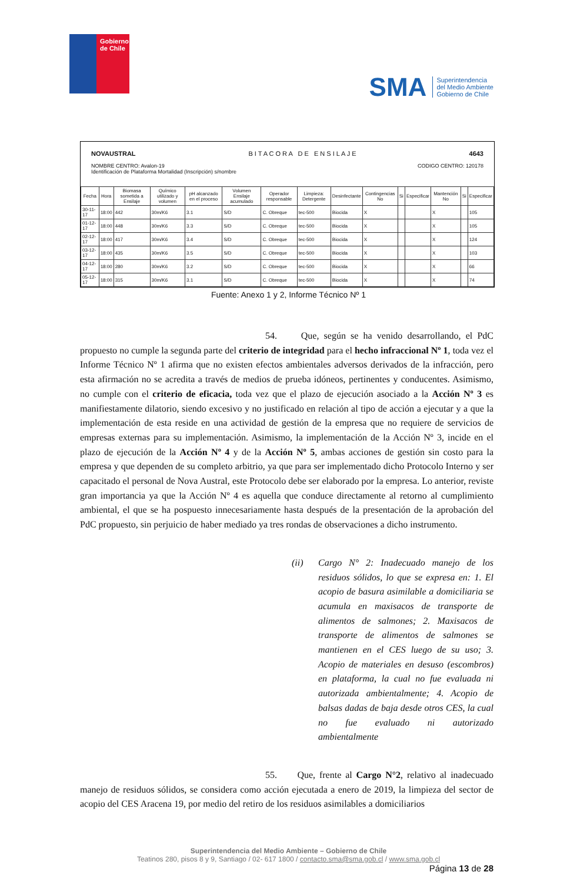Gobierno de Chile
SMA Superintendencia
del Medio Ambiente
Gobierno de Chile
NOVAUSTRAL B I T A C O R A D E E N S I L A J E 4643
NOMBRE CENTRO: Avalon-19
Identificación de Plataforma Mortalidad (Inscripción) s/nombre CODIGO CENTRO: 120178
| Fecha | Hora | Biomasa sometida a Ensilaje | Químico utilizado y volumen | pH alcanzado en el proceso | Volumen Ensilaje acumulado | Operador responsable | Limpieza: Detergente | Desinfectante | Contingencias No | Si | Especificar | Mantención No | Si | Especificar |
| --- | --- | --- | --- | --- | --- | --- | --- | --- | --- | --- | --- | --- | --- | --- |
| 30-11-17 | 18:00 | 442 | 30m/K6 | 3.1 | S/D | C. Obreque | tec-500 | Biocida | X | | | X | | 105 |
| 01-12-17 | 18:00 | 448 | 30m/K6 | 3.3 | S/D | C. Obreque | tec-500 | Biocida | X | | | X | | 105 |
| 02-12-17 | 18:00 | 417 | 30m/K6 | 3.4 | S/D | C. Obreque | tec-500 | Biocida | X | | | X | | 124 |
| 03-12-17 | 18:00 | 435 | 30m/K6 | 3.5 | S/D | C. Obreque | tec-500 | Biocida | X | | | X | | 103 |
| 04-12-17 | 18:00 | 280 | 30m/K6 | 3.2 | S/D | C. Obreque | tec-500 | Biocida | X | | | X | | 66 |
| 05-12-17 | 18:00 | 315 | 30m/K6 | 3.1 | S/D | C. Obreque | tec-500 | Biocida | X | | | X | | 74 |
Fuente: Anexo 1 y 2, Informe Técnico Nº 1
54. Que, según se ha venido desarrollando, el PdC propuesto no cumple la segunda parte del criterio de integridad para el hecho infraccional Nº 1, toda vez el Informe Técnico Nº 1 afirma que no existen efectos ambientales adversos derivados de la infracción, pero esta afirmación no se acredita a través de medios de prueba idóneos, pertinentes y conducentes. Asimismo, no cumple con el criterio de eficacia, toda vez que el plazo de ejecución asociado a la Acción Nº 3 es manifiestamente dilatorio, siendo excesivo y no justificado en relación al tipo de acción a ejecutar y a que la implementación de esta reside en una actividad de gestión de la empresa que no requiere de servicios de empresas externas para su implementación. Asimismo, la implementación de la Acción Nº 3, incide en el plazo de ejecución de la Acción Nº 4 y de la Acción Nº 5, ambas acciones de gestión sin costo para la empresa y que dependen de su completo arbitrio, ya que para ser implementado dicho Protocolo Interno y ser capacitado el personal de Nova Austral, este Protocolo debe ser elaborado por la empresa. Lo anterior, reviste gran importancia ya que la Acción Nº 4 es aquella que conduce directamente al retorno al cumplimiento ambiental, el que se ha pospuesto innecesariamente hasta después de la presentación de la aprobación del PdC propuesto, sin perjuicio de haber mediado ya tres rondas de observaciones a dicho instrumento.
(ii) Cargo N° 2: Inadecuado manejo de los residuos sólidos, lo que se expresa en: 1. El acopio de basura asimilable a domiciliaria se acumula en maxisacos de transporte de alimentos de salmones; 2. Maxisacos de transporte de alimentos de salmones se mantienen en el CES luego de su uso; 3. Acopio de materiales en desuso (escombros) en plataforma, la cual no fue evaluada ni autorizada ambientalmente; 4. Acopio de balsas dadas de baja desde otros CES, la cual no fue evaluado ni autorizado ambientalmente
55. Que, frente al Cargo N°2, relativo al inadecuado manejo de residuos sólidos, se considera como acción ejecutada a enero de 2019, la limpieza del sector de acopio del CES Aracena 19, por medio del retiro de los residuos asimilables a domiciliarios
Superintendencia del Medio Ambiente – Gobierno de Chile
Teatinos 280, pisos 8 y 9, Santiago / 02- 617 1800 / contacto.sma@sma.gob.cl / www.sma.gob.cl
Página 13 de 28